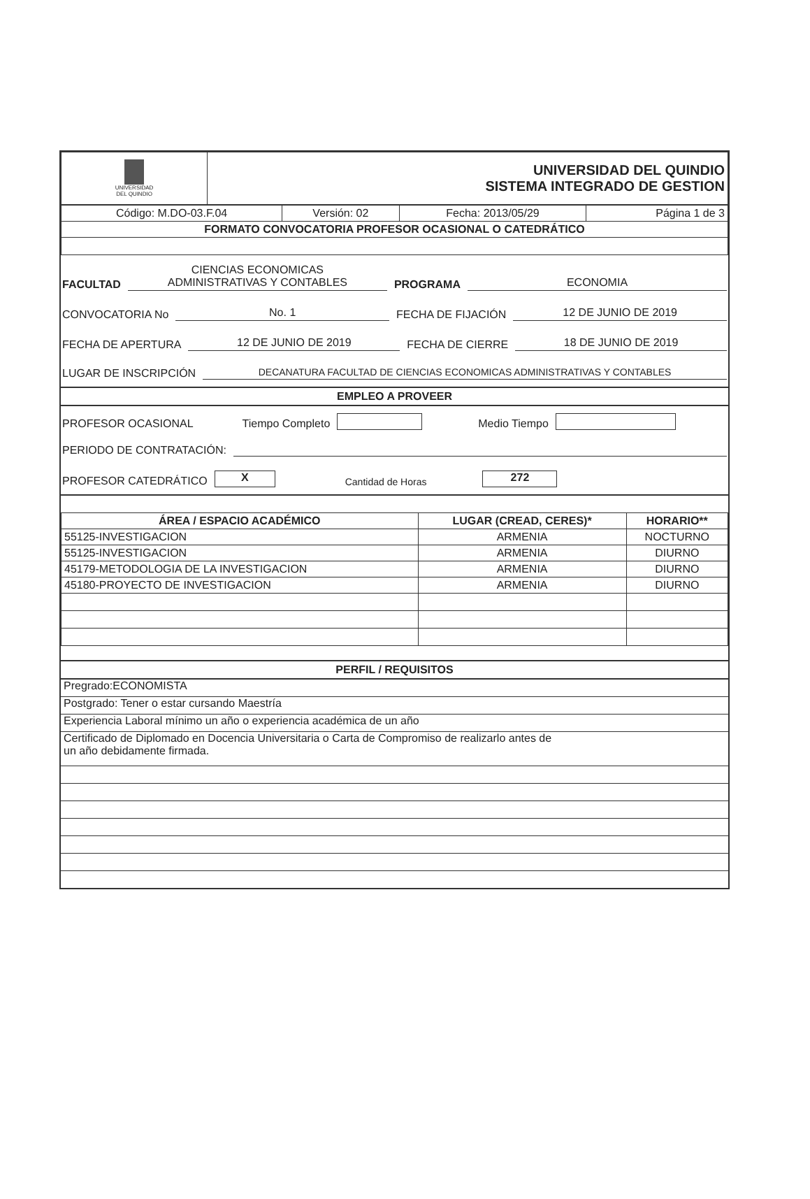| UNIVERSIDAD DEL QUINDIO | UNIVERSIDAD DEL QUINDIO SISTEMA INTEGRADO DE GESTION |
| Código: M.DO-03.F.04 | Versión: 02 | Fecha: 2013/05/29 | Página 1 de 3 |
| FORMATO CONVOCATORIA PROFESOR OCASIONAL O CATEDRÁTICO | | | |
FACULTAD CIENCIAS ECONOMICAS
ADMINISTRATIVAS Y CONTABLES PROGRAMA ECONOMIA
CONVOCATORIA No No. 1 FECHA DE FIJACIÓN 12 DE JUNIO DE 2019
FECHA DE APERTURA 12 DE JUNIO DE 2019 FECHA DE CIERRE 18 DE JUNIO DE 2019
LUGAR DE INSCRIPCIÓN DECANATURA FACULTAD DE CIENCIAS ECONOMICAS ADMINISTRATIVAS Y CONTABLES
EMPLEO A PROVEER
PROFESOR OCASIONAL Tiempo Completo Medio Tiempo
PERIODO DE CONTRATACIÓN:
PROFESOR CATEDRÁTICO X Cantidad de Horas 272
| ÁREA / ESPACIO ACADÉMICO | LUGAR (CREAD, CERES)* | HORARIO** |
| --- | --- | --- |
| 55125-INVESTIGACION | ARMENIA | NOCTURNO |
| 55125-INVESTIGACION | ARMENIA | DIURNO |
| 45179-METODOLOGIA DE LA INVESTIGACION | ARMENIA | DIURNO |
| 45180-PROYECTO DE INVESTIGACION | ARMENIA | DIURNO |
PERFIL / REQUISITOS
Pregrado:ECONOMISTA
Postgrado: Tener o estar cursando Maestría
Experiencia Laboral mínimo un año o experiencia académica de un año
Certificado de Diplomado en Docencia Universitaria o Carta de Compromiso de realizarlo antes de
un año debidamente firmada.